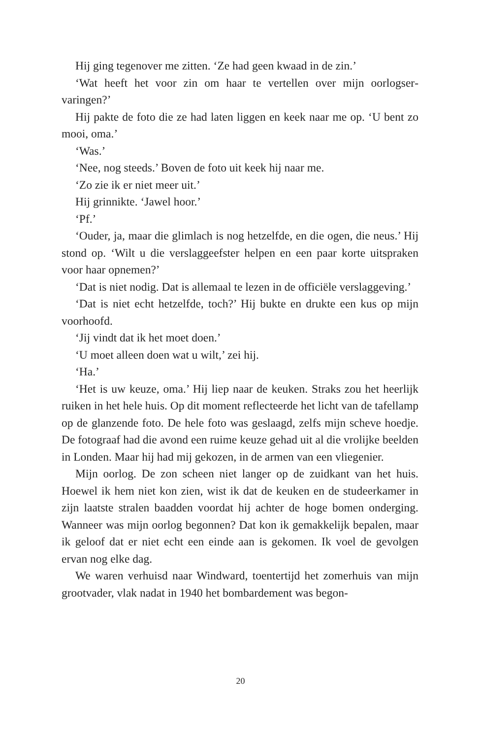Hij ging tegenover me zitten. ‘Ze had geen kwaad in de zin.’
‘Wat heeft het voor zin om haar te vertellen over mijn oorlogser­varingen?’
Hij pakte de foto die ze had laten liggen en keek naar me op. ‘U bent zo mooi, oma.’
‘Was.’
‘Nee, nog steeds.’ Boven de foto uit keek hij naar me.
‘Zo zie ik er niet meer uit.’
Hij grinnikte. ‘Jawel hoor.’
‘Pf.’
‘Ouder, ja, maar die glimlach is nog hetzelfde, en die ogen, die neus.’ Hij stond op. ‘Wilt u die verslaggeefster helpen en een paar korte uitspraken voor haar opnemen?’
‘Dat is niet nodig. Dat is allemaal te lezen in de officiële verslagge­ving.’
‘Dat is niet echt hetzelfde, toch?’ Hij bukte en drukte een kus op mijn voorhoofd.
‘Jij vindt dat ik het moet doen.’
‘U moet alleen doen wat u wilt,’ zei hij.
‘Ha.’
‘Het is uw keuze, oma.’ Hij liep naar de keuken. Straks zou het heerlijk ruiken in het hele huis. Op dit moment reflecteerde het licht van de tafellamp op de glanzende foto. De hele foto was geslaagd, zelfs mijn scheve hoedje. De fotograaf had die avond een ruime keuze gehad uit al die vrolijke beelden in Londen. Maar hij had mij geko­zen, in de armen van een vliegenier.
Mijn oorlog. De zon scheen niet langer op de zuidkant van het huis. Hoewel ik hem niet kon zien, wist ik dat de keuken en de stu­deerkamer in zijn laatste stralen baadden voordat hij achter de hoge bomen onderging. Wanneer was mijn oorlog begonnen? Dat kon ik gemakkelijk bepalen, maar ik geloof dat er niet echt een einde aan is gekomen. Ik voel de gevolgen ervan nog elke dag.
We waren verhuisd naar Windward, toentertijd het zomerhuis van mijn grootvader, vlak nadat in 1940 het bombardement was begon-
20